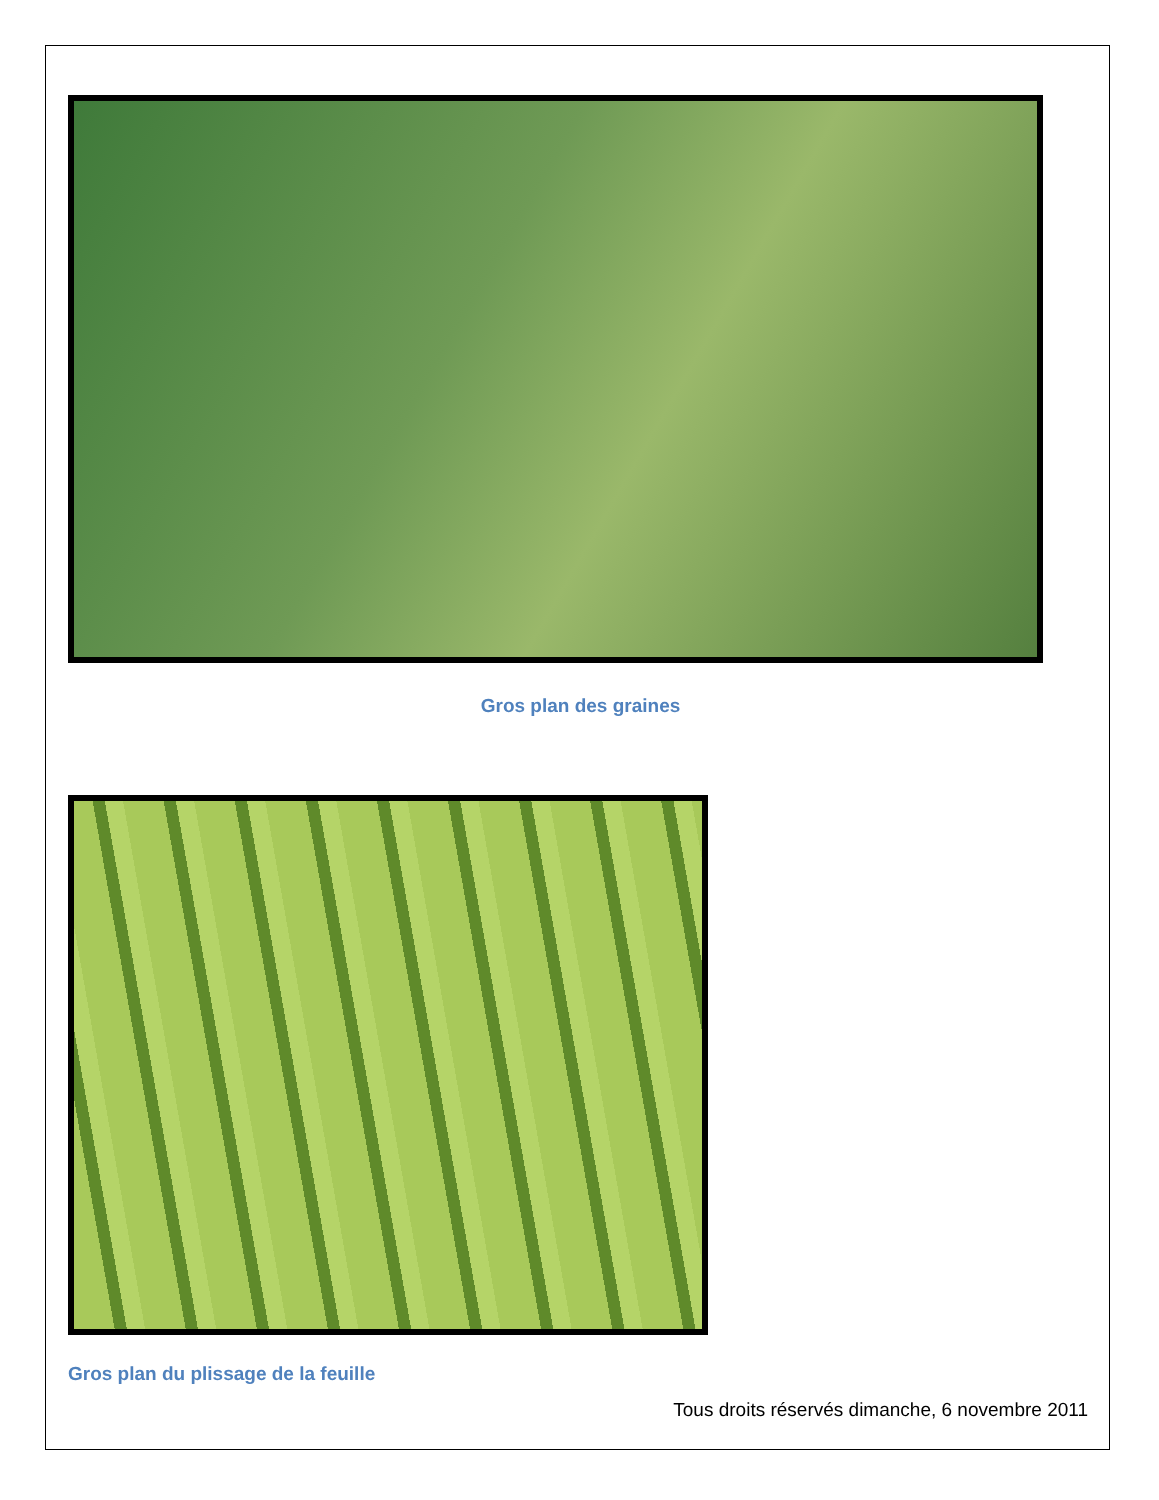Gros plan des graines
Gros plan du plissage de la feuille
Tous droits réservés dimanche, 6 novembre 2011